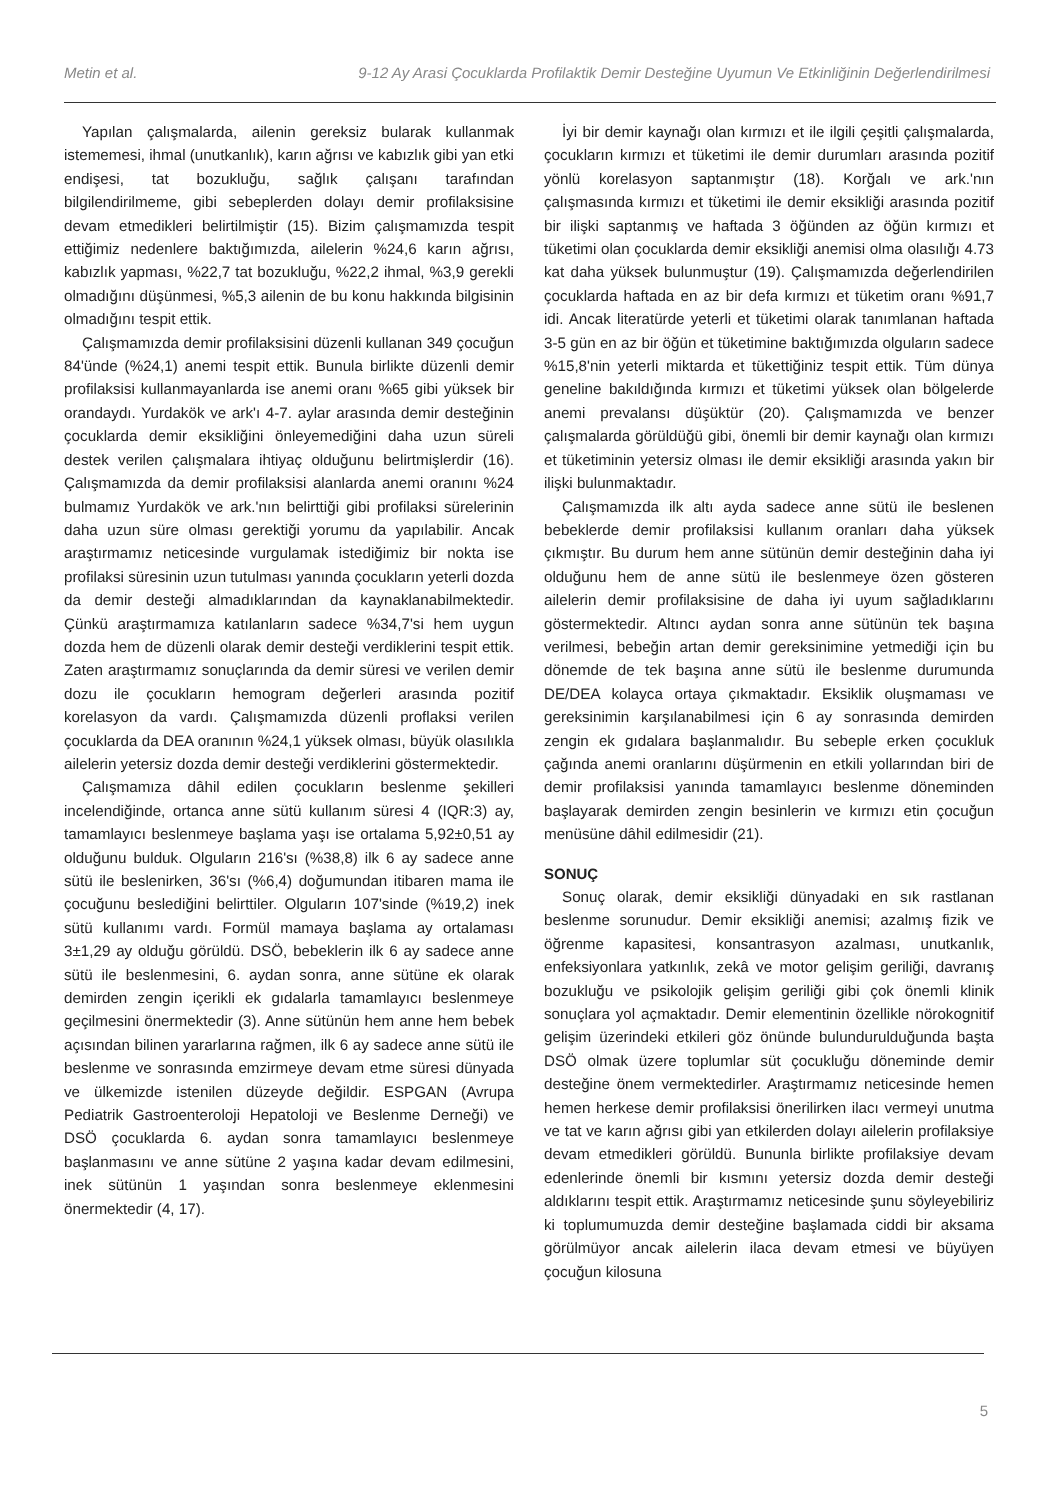Metin et al. 9-12 Ay Arasi Çocuklarda Profilaktik Demir Desteğine Uyumun Ve Etkinliğinin Değerlendirilmesi
Yapılan çalışmalarda, ailenin gereksiz bularak kullanmak istememesi, ihmal (unutkanlık), karın ağrısı ve kabızlık gibi yan etki endişesi, tat bozukluğu, sağlık çalışanı tarafından bilgilendirilmeme, gibi sebeplerden dolayı demir profilaksisine devam etmedikleri belirtilmiştir (15). Bizim çalışmamızda tespit ettiğimiz nedenlere baktığımızda, ailelerin %24,6 karın ağrısı, kabızlık yapması, %22,7 tat bozukluğu, %22,2 ihmal, %3,9 gerekli olmadığını düşünmesi, %5,3 ailenin de bu konu hakkında bilgisinin olmadığını tespit ettik.
Çalışmamızda demir profilaksisini düzenli kullanan 349 çocuğun 84'ünde (%24,1) anemi tespit ettik. Bunula birlikte düzenli demir profilaksisi kullanmayanlarda ise anemi oranı %65 gibi yüksek bir orandaydı. Yurdakök ve ark'ı 4-7. aylar arasında demir desteğinin çocuklarda demir eksikliğini önleyemediğini daha uzun süreli destek verilen çalışmalara ihtiyaç olduğunu belirtmişlerdir (16). Çalışmamızda da demir profilaksisi alanlarda anemi oranını %24 bulmamız Yurdakök ve ark.'nın belirttiği gibi profilaksi sürelerinin daha uzun süre olması gerektiği yorumu da yapılabilir. Ancak araştırmamız neticesinde vurgulamak istediğimiz bir nokta ise profilaksi süresinin uzun tutulması yanında çocukların yeterli dozda da demir desteği almadıklarından da kaynaklanabilmektedir. Çünkü araştırmamıza katılanların sadece %34,7'si hem uygun dozda hem de düzenli olarak demir desteği verdiklerini tespit ettik. Zaten araştırmamız sonuçlarında da demir süresi ve verilen demir dozu ile çocukların hemogram değerleri arasında pozitif korelasyon da vardı. Çalışmamızda düzenli proflaksi verilen çocuklarda da DEA oranının %24,1 yüksek olması, büyük olasılıkla ailelerin yetersiz dozda demir desteği verdiklerini göstermektedir.
Çalışmamıza dâhil edilen çocukların beslenme şekilleri incelendiğinde, ortanca anne sütü kullanım süresi 4 (IQR:3) ay, tamamlayıcı beslenmeye başlama yaşı ise ortalama 5,92±0,51 ay olduğunu bulduk. Olguların 216'sı (%38,8) ilk 6 ay sadece anne sütü ile beslenirken, 36'sı (%6,4) doğumundan itibaren mama ile çocuğunu beslediğini belirttiler. Olguların 107'sinde (%19,2) inek sütü kullanımı vardı. Formül mamaya başlama ay ortalaması 3±1,29 ay olduğu görüldü. DSÖ, bebeklerin ilk 6 ay sadece anne sütü ile beslenmesini, 6. aydan sonra, anne sütüne ek olarak demirden zengin içerikli ek gıdalarla tamamlayıcı beslenmeye geçilmesini önermektedir (3). Anne sütünün hem anne hem bebek açısından bilinen yararlarına rağmen, ilk 6 ay sadece anne sütü ile beslenme ve sonrasında emzirmeye devam etme süresi dünyada ve ülkemizde istenilen düzeyde değildir. ESPGAN (Avrupa Pediatrik Gastroenteroloji Hepatoloji ve Beslenme Derneği) ve DSÖ çocuklarda 6. aydan sonra tamamlayıcı beslenmeye başlanmasını ve anne sütüne 2 yaşına kadar devam edilmesini, inek sütünün 1 yaşından sonra beslenmeye eklenmesini önermektedir (4, 17).
İyi bir demir kaynağı olan kırmızı et ile ilgili çeşitli çalışmalarda, çocukların kırmızı et tüketimi ile demir durumları arasında pozitif yönlü korelasyon saptanmıştır (18). Korğalı ve ark.'nın çalışmasında kırmızı et tüketimi ile demir eksikliği arasında pozitif bir ilişki saptanmış ve haftada 3 öğünden az öğün kırmızı et tüketimi olan çocuklarda demir eksikliği anemisi olma olasılığı 4.73 kat daha yüksek bulunmuştur (19). Çalışmamızda değerlendirilen çocuklarda haftada en az bir defa kırmızı et tüketim oranı %91,7 idi. Ancak literatürde yeterli et tüketimi olarak tanımlanan haftada 3-5 gün en az bir öğün et tüketimine baktığımızda olguların sadece %15,8'nin yeterli miktarda et tükettiğiniz tespit ettik. Tüm dünya geneline bakıldığında kırmızı et tüketimi yüksek olan bölgelerde anemi prevalansı düşüktür (20). Çalışmamızda ve benzer çalışmalarda görüldüğü gibi, önemli bir demir kaynağı olan kırmızı et tüketiminin yetersiz olması ile demir eksikliği arasında yakın bir ilişki bulunmaktadır.
Çalışmamızda ilk altı ayda sadece anne sütü ile beslenen bebeklerde demir profilaksisi kullanım oranları daha yüksek çıkmıştır. Bu durum hem anne sütünün demir desteğinin daha iyi olduğunu hem de anne sütü ile beslenmeye özen gösteren ailelerin demir profilaksisine de daha iyi uyum sağladıklarını göstermektedir. Altıncı aydan sonra anne sütünün tek başına verilmesi, bebeğin artan demir gereksinimine yetmediği için bu dönemde de tek başına anne sütü ile beslenme durumunda DE/DEA kolayca ortaya çıkmaktadır. Eksiklik oluşmaması ve gereksinimin karşılanabilmesi için 6 ay sonrasında demirden zengin ek gıdalara başlanmalıdır. Bu sebeple erken çocukluk çağında anemi oranlarını düşürmenin en etkili yollarından biri de demir profilaksisi yanında tamamlayıcı beslenme döneminden başlayarak demirden zengin besinlerin ve kırmızı etin çocuğun menüsüne dâhil edilmesidir (21).
SONUÇ
Sonuç olarak, demir eksikliği dünyadaki en sık rastlanan beslenme sorunudur. Demir eksikliği anemisi; azalmış fizik ve öğrenme kapasitesi, konsantrasyon azalması, unutkanlık, enfeksiyonlara yatkınlık, zekâ ve motor gelişim geriliği, davranış bozukluğu ve psikolojik gelişim geriliği gibi çok önemli klinik sonuçlara yol açmaktadır. Demir elementinin özellikle nörokognitif gelişim üzerindeki etkileri göz önünde bulundurulduğunda başta DSÖ olmak üzere toplumlar süt çocukluğu döneminde demir desteğine önem vermektedirler. Araştırmamız neticesinde hemen hemen herkese demir profilaksisi önerilirken ilacı vermeyi unutma ve tat ve karın ağrısı gibi yan etkilerden dolayı ailelerin profilaksiye devam etmedikleri görüldü. Bununla birlikte profilaksiye devam edenlerinde önemli bir kısmını yetersiz dozda demir desteği aldıklarını tespit ettik. Araştırmamız neticesinde şunu söyleyebiliriz ki toplumumuzda demir desteğine başlamada ciddi bir aksama görülmüyor ancak ailelerin ilaca devam etmesi ve büyüyen çocuğun kilosuna
5